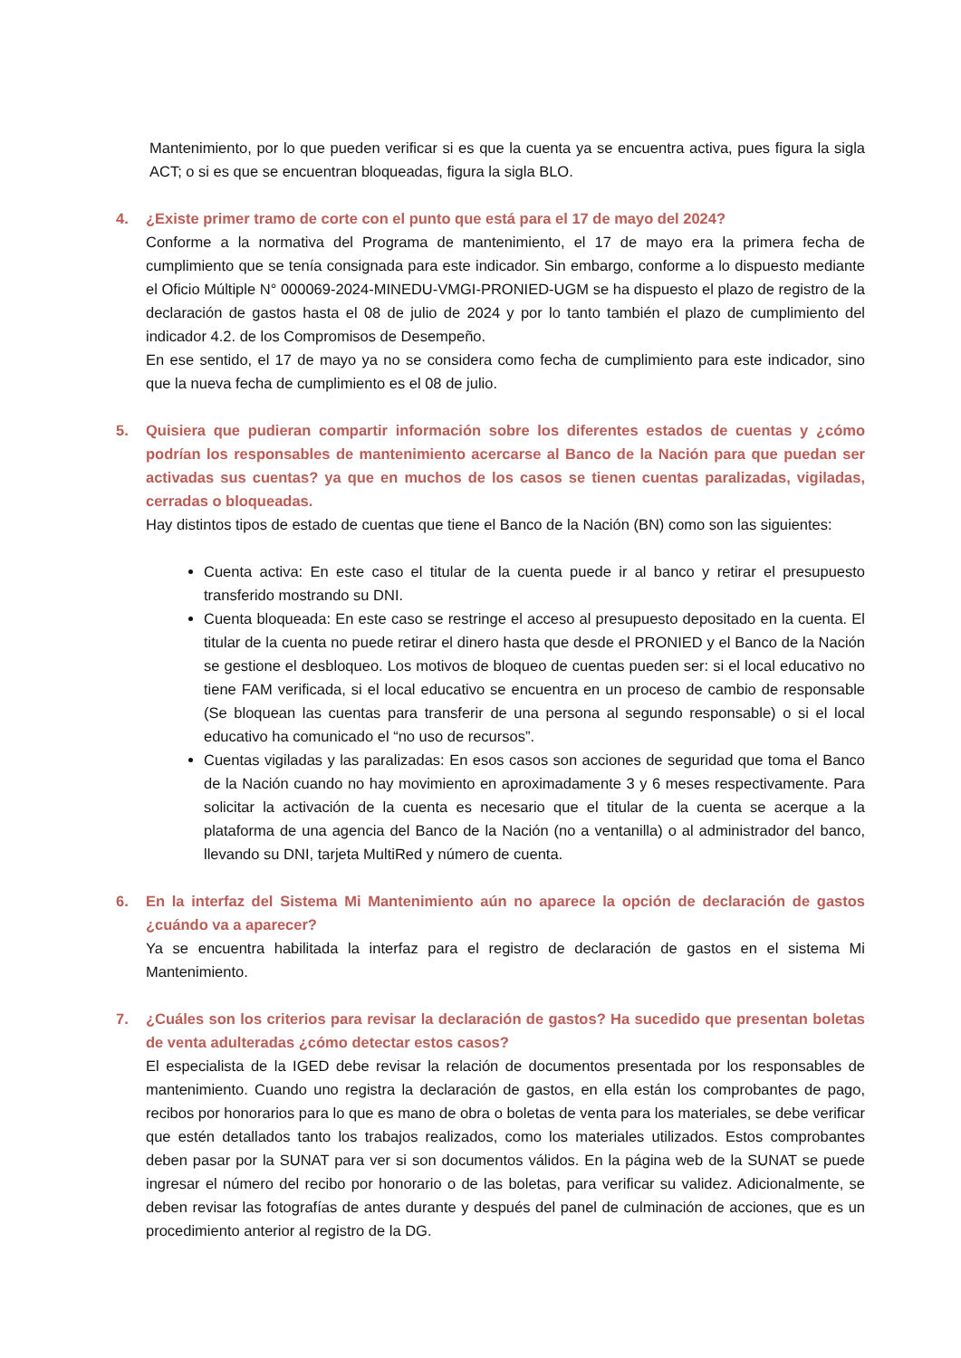Mantenimiento, por lo que pueden verificar si es que la cuenta ya se encuentra activa, pues figura la sigla ACT; o si es que se encuentran bloqueadas, figura la sigla BLO.
4. ¿Existe primer tramo de corte con el punto que está para el 17 de mayo del 2024?
Conforme a la normativa del Programa de mantenimiento, el 17 de mayo era la primera fecha de cumplimiento que se tenía consignada para este indicador. Sin embargo, conforme a lo dispuesto mediante el Oficio Múltiple N° 000069-2024-MINEDU-VMGI-PRONIED-UGM se ha dispuesto el plazo de registro de la declaración de gastos hasta el 08 de julio de 2024 y por lo tanto también el plazo de cumplimiento del indicador 4.2. de los Compromisos de Desempeño.
En ese sentido, el 17 de mayo ya no se considera como fecha de cumplimiento para este indicador, sino que la nueva fecha de cumplimiento es el 08 de julio.
5. Quisiera que pudieran compartir información sobre los diferentes estados de cuentas y ¿cómo podrían los responsables de mantenimiento acercarse al Banco de la Nación para que puedan ser activadas sus cuentas? ya que en muchos de los casos se tienen cuentas paralizadas, vigiladas, cerradas o bloqueadas.
Hay distintos tipos de estado de cuentas que tiene el Banco de la Nación (BN) como son las siguientes:
Cuenta activa: En este caso el titular de la cuenta puede ir al banco y retirar el presupuesto transferido mostrando su DNI.
Cuenta bloqueada: En este caso se restringe el acceso al presupuesto depositado en la cuenta. El titular de la cuenta no puede retirar el dinero hasta que desde el PRONIED y el Banco de la Nación se gestione el desbloqueo. Los motivos de bloqueo de cuentas pueden ser: si el local educativo no tiene FAM verificada, si el local educativo se encuentra en un proceso de cambio de responsable (Se bloquean las cuentas para transferir de una persona al segundo responsable) o si el local educativo ha comunicado el “no uso de recursos”.
Cuentas vigiladas y las paralizadas: En esos casos son acciones de seguridad que toma el Banco de la Nación cuando no hay movimiento en aproximadamente 3 y 6 meses respectivamente. Para solicitar la activación de la cuenta es necesario que el titular de la cuenta se acerque a la plataforma de una agencia del Banco de la Nación (no a ventanilla) o al administrador del banco, llevando su DNI, tarjeta MultiRed y número de cuenta.
6. En la interfaz del Sistema Mi Mantenimiento aún no aparece la opción de declaración de gastos ¿cuándo va a aparecer?
Ya se encuentra habilitada la interfaz para el registro de declaración de gastos en el sistema Mi Mantenimiento.
7. ¿Cuáles son los criterios para revisar la declaración de gastos? Ha sucedido que presentan boletas de venta adulteradas ¿cómo detectar estos casos?
El especialista de la IGED debe revisar la relación de documentos presentada por los responsables de mantenimiento. Cuando uno registra la declaración de gastos, en ella están los comprobantes de pago, recibos por honorarios para lo que es mano de obra o boletas de venta para los materiales, se debe verificar que estén detallados tanto los trabajos realizados, como los materiales utilizados. Estos comprobantes deben pasar por la SUNAT para ver si son documentos válidos. En la página web de la SUNAT se puede ingresar el número del recibo por honorario o de las boletas, para verificar su validez. Adicionalmente, se deben revisar las fotografías de antes durante y después del panel de culminación de acciones, que es un procedimiento anterior al registro de la DG.